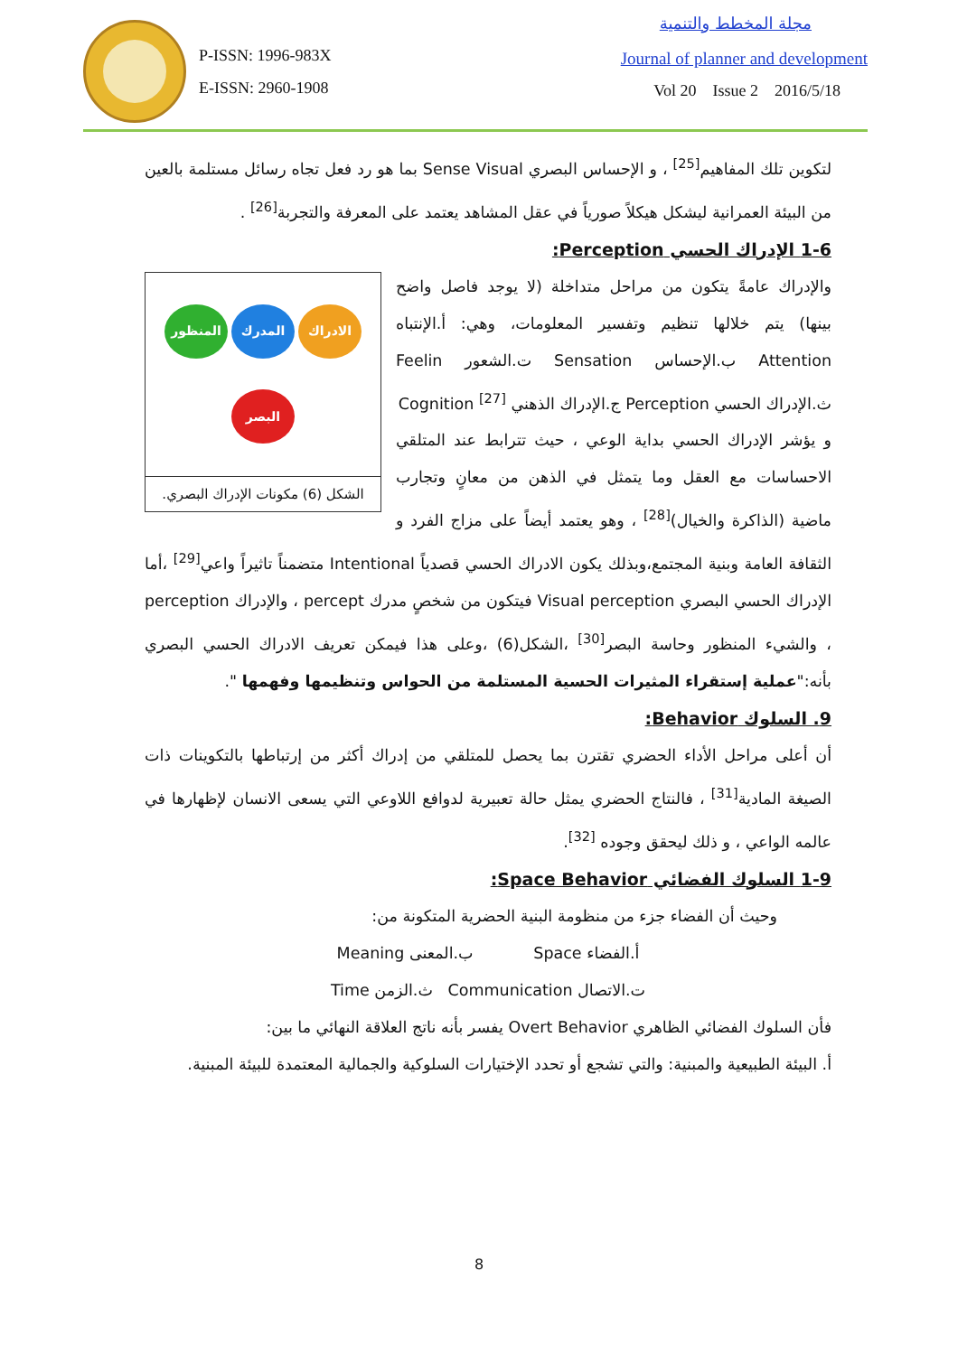P-ISSN: 1996-983X
E-ISSN: 2960-1908
مجلة المخطط والتنمية
Journal of planner and development
Vol 20 Issue 2 2016/5/18
لتكوين تلك المفاهيم<sup>[25]</sup> ، و الإحساس البصري Sense Visual بما هو رد فعل تجاه رسائل مستلمة بالعين من البيئة العمرانية ليشكل هيكلاً صورياً في عقل المشاهد يعتمد على المعرفة والتجربة<sup>[26]</sup> .
1-6 الإدراك الحسي Perception:
الادراك
المدرك
المنظور
البصر
الشكل (6) مكونات الإدراك البصري.
والإدراك عامةً يتكون من مراحل متداخلة (لا يوجد فاصل واضح بينها) يتم خلالها تنظيم وتفسير المعلومات، وهي: أ.الإنتباه Attention ب.الإحساس Sensation ت.الشعور Feelin ث.الإدراك الحسي Perception ج.الإدراك الذهني Cognition <sup>[27]</sup>
و يؤشر الإدراك الحسي بداية الوعي ، حيث تترابط عند المتلقي الاحساسات مع العقل وما يتمثل في الذهن من معانٍ وتجارب ماضية (الذاكرة والخيال)<sup>[28]</sup> ، وهو يعتمد أيضاً على مزاج الفرد و الثقافة العامة وبنية المجتمع،وبذلك يكون الادراك الحسي قصدياً Intentional متضمناً تاثيراً واعي<sup>[29]</sup> ،أما الإدراك الحسي البصري Visual perception فيتكون من شخصٍ مدرك percept ، والإدراك perception ، والشيء المنظور وحاسة البصر<sup>[30]</sup> ،الشكل(6) ،وعلى هذا فيمكن تعريف الادراك الحسي البصري بأنه:"عملية إستقراء المثيرات الحسية المستلمة من الحواس وتنظيمها وفهمها ".
9. السلوك Behavior:
أن أعلى مراحل الأداء الحضري تقترن بما يحصل للمتلقي من إدراك أكثر من إرتباطها بالتكوينات ذات الصيغة المادية<sup>[31]</sup> ، فالنتاج الحضري يمثل حالة تعبيرية لدوافع اللاوعي التي يسعى الانسان لإظهارها في عالمه الواعي ، و ذلك ليحقق وجوده <sup>[32]</sup>.
1-9 السلوك الفضائي Space Behavior:
وحيث أن الفضاء جزء من منظومة البنية الحضرية المتكونة من:
أ.الفضاء Space ب.المعنى Meaning
ت.الاتصال Communication ث.الزمن Time
فأن السلوك الفضائي الظاهري Overt Behavior يفسر بأنه ناتج العلاقة النهائي ما بين:
أ. البيئة الطبيعية والمبنية: والتي تشجع أو تحدد الإختيارات السلوكية والجمالية المعتمدة للبيئة المبنية.
8